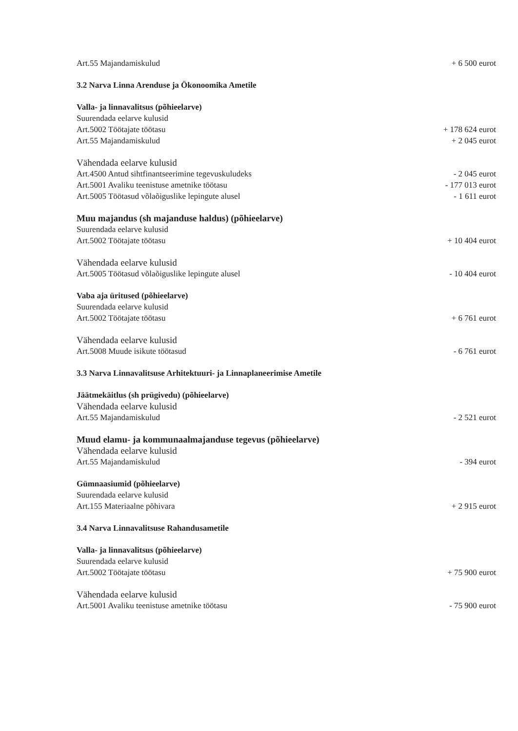Art.55 Majandamiskulud + 6 500 eurot
3.2 Narva Linna Arenduse ja Ökonoomika Ametile
Valla- ja linnavalitsus (põhieelarve)
Suurendada eelarve kulusid
Art.5002 Töötajate töötasu + 178 624 eurot
Art.55 Majandamiskulud + 2 045 eurot
Vähendada eelarve kulusid
Art.4500 Antud sihtfinantseerimine tegevuskuludeks - 2 045 eurot
Art.5001 Avaliku teenistuse ametnike töötasu - 177 013 eurot
Art.5005 Töötasud võlaõiguslike lepingute alusel - 1 611 eurot
Muu majandus (sh majanduse haldus) (põhieelarve)
Suurendada eelarve kulusid
Art.5002 Töötajate töötasu + 10 404 eurot
Vähendada eelarve kulusid
Art.5005 Töötasud võlaõiguslike lepingute alusel - 10 404 eurot
Vaba aja üritused (põhieelarve)
Suurendada eelarve kulusid
Art.5002 Töötajate töötasu + 6 761 eurot
Vähendada eelarve kulusid
Art.5008 Muude isikute töötasud - 6 761 eurot
3.3 Narva Linnavalitsuse Arhitektuuri- ja Linnaplaneerimise Ametile
Jäätmekäitlus (sh prügivedu) (põhieelarve)
Vähendada eelarve kulusid
Art.55 Majandamiskulud - 2 521 eurot
Muud elamu- ja kommunaalmajanduse tegevus (põhieelarve)
Vähendada eelarve kulusid
Art.55 Majandamiskulud - 394 eurot
Gümnaasiumid (põhieelarve)
Suurendada eelarve kulusid
Art.155 Materiaalne põhivara + 2 915 eurot
3.4 Narva Linnavalitsuse Rahandusametile
Valla- ja linnavalitsus (põhieelarve)
Suurendada eelarve kulusid
Art.5002 Töötajate töötasu + 75 900 eurot
Vähendada eelarve kulusid
Art.5001 Avaliku teenistuse ametnike töötasu - 75 900 eurot